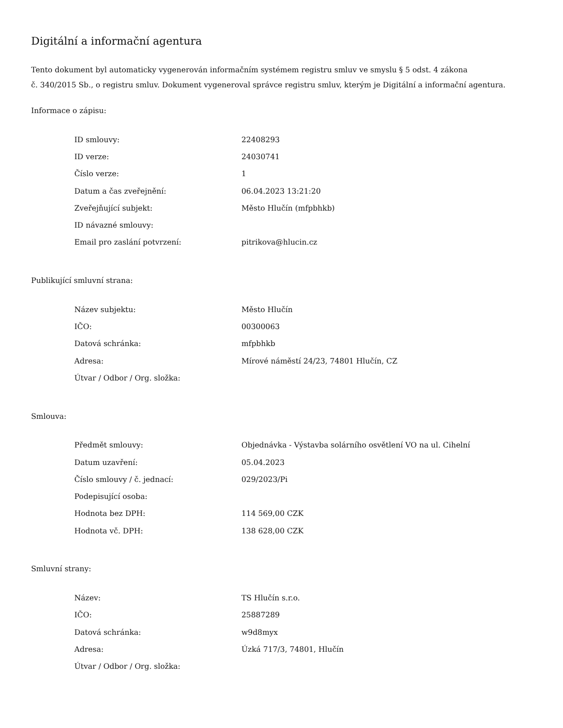Digitální a informační agentura
Tento dokument byl automaticky vygenerován informačním systémem registru smluv ve smyslu § 5 odst. 4 zákona
č. 340/2015 Sb., o registru smluv. Dokument vygeneroval správce registru smluv, kterým je Digitální a informační agentura.
Informace o zápisu:
| ID smlouvy: | 22408293 |
| ID verze: | 24030741 |
| Číslo verze: | 1 |
| Datum a čas zveřejnění: | 06.04.2023 13:21:20 |
| Zveřejňující subjekt: | Město Hlučín (mfpbhkb) |
| ID návazné smlouvy: | |
| Email pro zaslání potvrzení: | pitrikova@hlucin.cz |
Publikující smluvní strana:
| Název subjektu: | Město Hlučín |
| IČO: | 00300063 |
| Datová schránka: | mfpbhkb |
| Adresa: | Mírové náměstí 24/23, 74801 Hlučín, CZ |
| Útvar / Odbor / Org. složka: | |
Smlouva:
| Předmět smlouvy: | Objednávka - Výstavba solárního osvětlení VO na ul. Cihelní |
| Datum uzavření: | 05.04.2023 |
| Číslo smlouvy / č. jednací: | 029/2023/Pi |
| Podepisující osoba: | |
| Hodnota bez DPH: | 114 569,00 CZK |
| Hodnota vč. DPH: | 138 628,00 CZK |
Smluvní strany:
| Název: | TS Hlučín s.r.o. |
| IČO: | 25887289 |
| Datová schránka: | w9d8myx |
| Adresa: | Úzká 717/3, 74801, Hlučín |
| Útvar / Odbor / Org. složka: | |